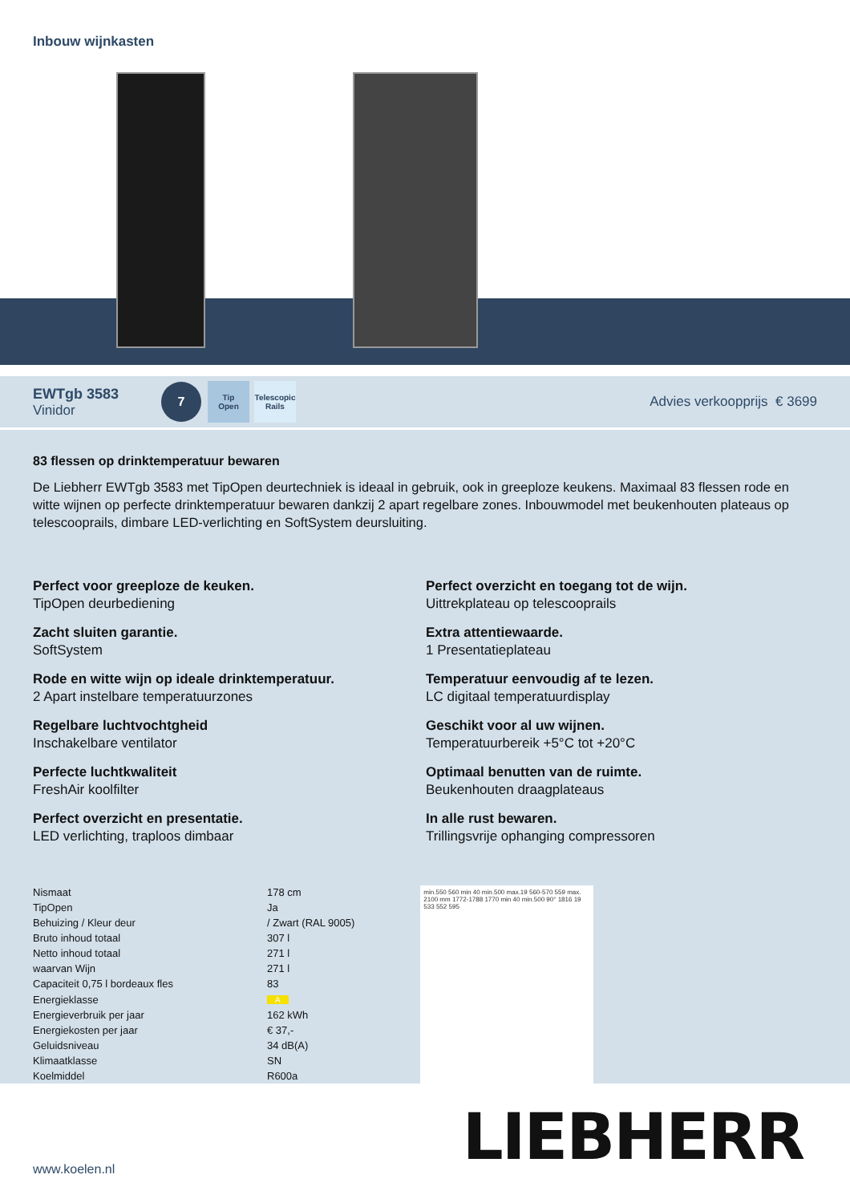Inbouw wijnkasten
EWTgb 3583
Vinidor
7
Tip
Open
Telescopic
Rails
Advies verkoopprijs € 3699
83 flessen op drinktemperatuur bewaren
De Liebherr EWTgb 3583 met TipOpen deurtechniek is ideaal in gebruik, ook in greeploze keukens. Maximaal 83 flessen rode en witte wijnen op perfecte drinktemperatuur bewaren dankzij 2 apart regelbare zones. Inbouwmodel met beukenhouten plateaus op telescooprails, dimbare LED-verlichting en SoftSystem deursluiting.
Perfect voor greeploze de keuken.
TipOpen deurbediening
Perfect overzicht en toegang tot de wijn.
Uittrekplateau op telescooprails
Zacht sluiten garantie.
SoftSystem
Extra attentiewaarde.
1 Presentatieplateau
Rode en witte wijn op ideale drinktemperatuur.
2 Apart instelbare temperatuurzones
Temperatuur eenvoudig af te lezen.
LC digitaal temperatuurdisplay
Regelbare luchtvochtgheid
Inschakelbare ventilator
Geschikt voor al uw wijnen.
Temperatuurbereik +5°C tot +20°C
Perfecte luchtkwaliteit
FreshAir koolfilter
Optimaal benutten van de ruimte.
Beukenhouten draagplateaus
Perfect overzicht en presentatie.
LED verlichting, traploos dimbaar
In alle rust bewaren.
Trillingsvrije ophanging compressoren
| Nismaat | 178 cm |
| TipOpen | Ja |
| Behuizing / Kleur deur | / Zwart (RAL 9005) |
| Bruto inhoud totaal | 307 l |
| Netto inhoud totaal | 271 l |
| waarvan Wijn | 271 l |
| Capaciteit 0,75 l bordeaux fles | 83 |
| Energieklasse | A |
| Energieverbruik per jaar | 162 kWh |
| Energiekosten per jaar | € 37,- |
| Geluidsniveau | 34 dB(A) |
| Klimaatklasse | SN |
| Koelmiddel | R600a |
min.550 560 min 40 min.500 max.19 560-570 559 max. 2100 mm 1772-1788 1770 min 40 min.500 90° 1816 19 533 552 595
LIEBHERR www.koelen.nl